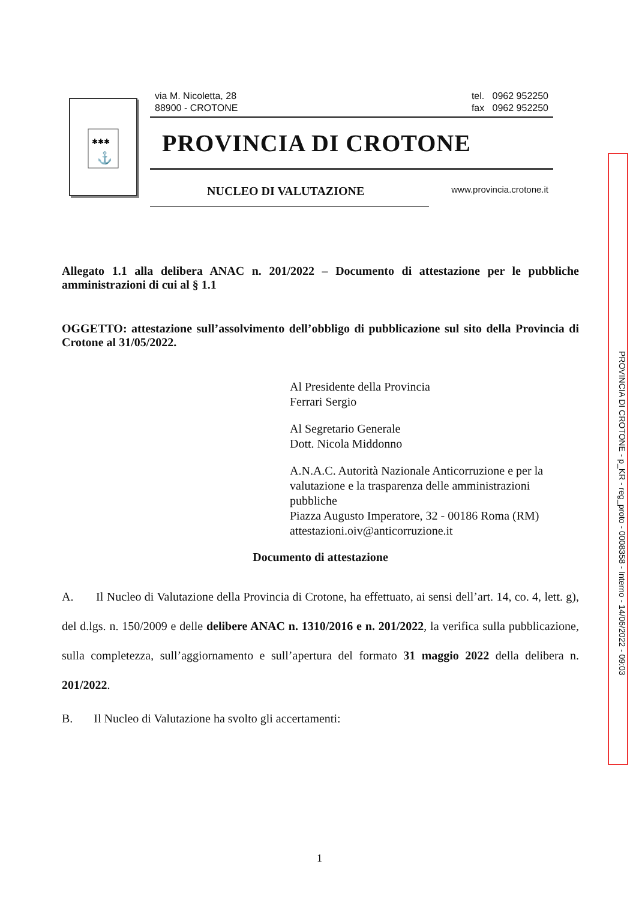✱✱✱
⚓
via M. Nicoletta, 28
88900 - CROTONE
tel. 0962 952250
fax 0962 952250
PROVINCIA DI CROTONE
NUCLEO DI VALUTAZIONE www.provincia.crotone.it
PROVINCIA DI CROTONE - p_KR - reg_proto - 0008358 - Interno - 14/06/2022 - 09:03
Allegato 1.1 alla delibera ANAC n. 201/2022 – Documento di attestazione per le pubbliche amministrazioni di cui al § 1.1
OGGETTO: attestazione sull’assolvimento dell’obbligo di pubblicazione sul sito della Provincia di Crotone al 31/05/2022.
Al Presidente della Provincia
Ferrari Sergio
Al Segretario Generale
Dott. Nicola Middonno
A.N.A.C. Autorità Nazionale Anticorruzione e per la valutazione e la trasparenza delle amministrazioni pubbliche
Piazza Augusto Imperatore, 32 - 00186 Roma (RM)
attestazioni.oiv@anticorruzione.it
Documento di attestazione
A. Il Nucleo di Valutazione della Provincia di Crotone, ha effettuato, ai sensi dell’art. 14, co. 4, lett. g), del d.lgs. n. 150/2009 e delle delibere ANAC n. 1310/2016 e n. 201/2022, la verifica sulla pubblicazione, sulla completezza, sull’aggiornamento e sull’apertura del formato 31 maggio 2022 della delibera n. 201/2022.
B. Il Nucleo di Valutazione ha svolto gli accertamenti:
1